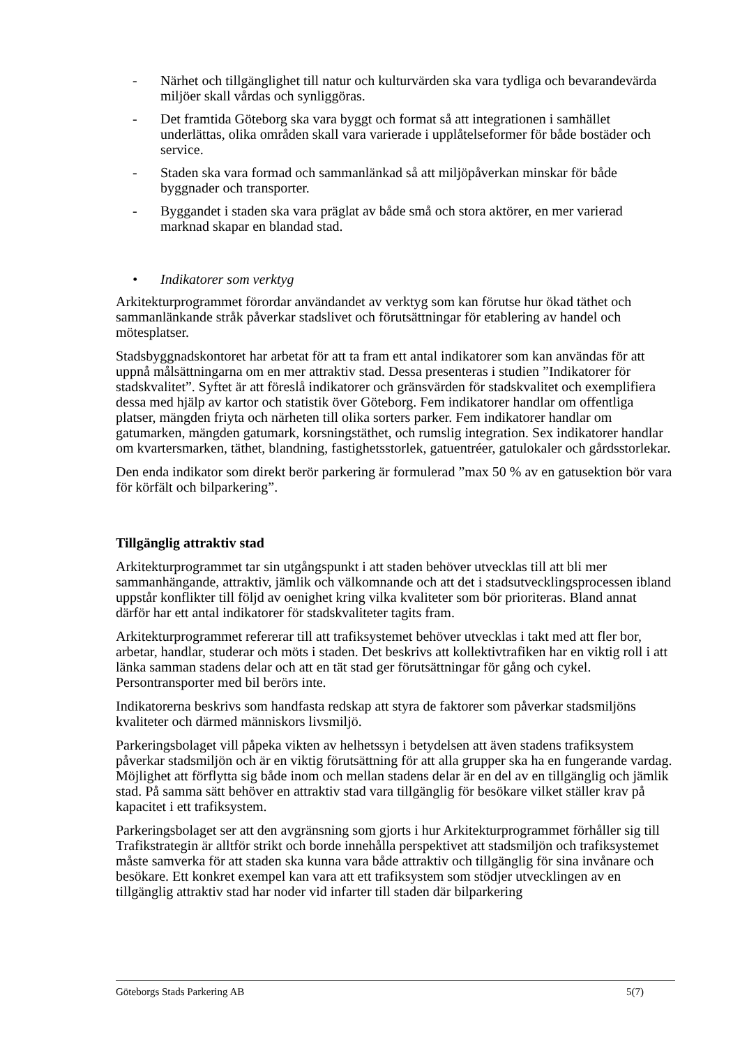- Närhet och tillgänglighet till natur och kulturvärden ska vara tydliga och bevarandevärda miljöer skall vårdas och synliggöras.
- Det framtida Göteborg ska vara byggt och format så att integrationen i samhället underlättas, olika områden skall vara varierade i upplåtelseformer för både bostäder och service.
- Staden ska vara formad och sammanlänkad så att miljöpåverkan minskar för både byggnader och transporter.
- Byggandet i staden ska vara präglat av både små och stora aktörer, en mer varierad marknad skapar en blandad stad.
• Indikatorer som verktyg
Arkitekturprogrammet förordar användandet av verktyg som kan förutse hur ökad täthet och sammanlänkande stråk påverkar stadslivet och förutsättningar för etablering av handel och mötesplatser.
Stadsbyggnadskontoret har arbetat för att ta fram ett antal indikatorer som kan användas för att uppnå målsättningarna om en mer attraktiv stad. Dessa presenteras i studien ”Indikatorer för stadskvalitet”. Syftet är att föreslå indikatorer och gränsvärden för stadskvalitet och exemplifiera dessa med hjälp av kartor och statistik över Göteborg. Fem indikatorer handlar om offentliga platser, mängden friyta och närheten till olika sorters parker. Fem indikatorer handlar om gatumarken, mängden gatumark, korsningstäthet, och rumslig integration. Sex indikatorer handlar om kvartersmarken, täthet, blandning, fastighetsstorlek, gatuentréer, gatulokaler och gårdsstorlekar.
Den enda indikator som direkt berör parkering är formulerad ”max 50 % av en gatusektion bör vara för körfält och bilparkering”.
Tillgänglig attraktiv stad
Arkitekturprogrammet tar sin utgångspunkt i att staden behöver utvecklas till att bli mer sammanhängande, attraktiv, jämlik och välkomnande och att det i stadsutvecklingsprocessen ibland uppstår konflikter till följd av oenighet kring vilka kvaliteter som bör prioriteras. Bland annat därför har ett antal indikatorer för stadskvaliteter tagits fram.
Arkitekturprogrammet refererar till att trafiksystemet behöver utvecklas i takt med att fler bor, arbetar, handlar, studerar och möts i staden. Det beskrivs att kollektivtrafiken har en viktig roll i att länka samman stadens delar och att en tät stad ger förutsättningar för gång och cykel. Persontransporter med bil berörs inte.
Indikatorerna beskrivs som handfasta redskap att styra de faktorer som påverkar stadsmiljöns kvaliteter och därmed människors livsmiljö.
Parkeringsbolaget vill påpeka vikten av helhetssyn i betydelsen att även stadens trafiksystem påverkar stadsmiljön och är en viktig förutsättning för att alla grupper ska ha en fungerande vardag. Möjlighet att förflytta sig både inom och mellan stadens delar är en del av en tillgänglig och jämlik stad. På samma sätt behöver en attraktiv stad vara tillgänglig för besökare vilket ställer krav på kapacitet i ett trafiksystem.
Parkeringsbolaget ser att den avgränsning som gjorts i hur Arkitekturprogrammet förhåller sig till Trafikstrategin är alltför strikt och borde innehålla perspektivet att stadsmiljön och trafiksystemet måste samverka för att staden ska kunna vara både attraktiv och tillgänglig för sina invånare och besökare. Ett konkret exempel kan vara att ett trafiksystem som stödjer utvecklingen av en tillgänglig attraktiv stad har noder vid infarter till staden där bilparkering
Göteborgs Stads Parkering AB 5(7)